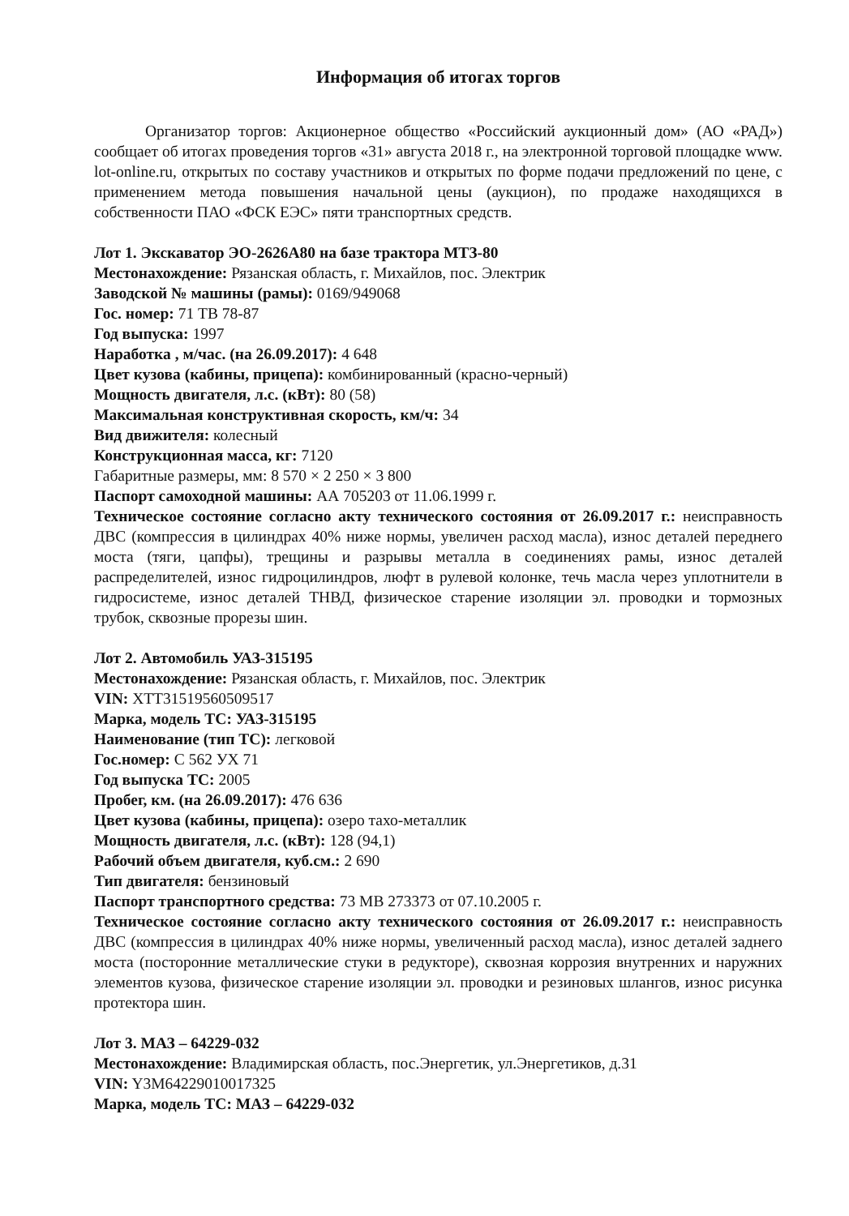Информация об итогах торгов
Организатор торгов: Акционерное общество «Российский аукционный дом» (АО «РАД») сообщает об итогах проведения торгов «31» августа 2018 г., на электронной торговой площадке www. lot-online.ru, открытых по составу участников и открытых по форме подачи предложений по цене, с применением метода повышения начальной цены (аукцион), по продаже находящихся в собственности ПАО «ФСК ЕЭС» пяти транспортных средств.
Лот 1. Экскаватор ЭО-2626А80 на базе трактора МТЗ-80
Местонахождение: Рязанская область, г. Михайлов, пос. Электрик
Заводской № машины (рамы): 0169/949068
Гос. номер: 71 ТВ 78-87
Год выпуска: 1997
Наработка , м/час. (на 26.09.2017): 4 648
Цвет кузова (кабины, прицепа): комбинированный (красно-черный)
Мощность двигателя, л.с. (кВт): 80 (58)
Максимальная конструктивная скорость, км/ч: 34
Вид движителя: колесный
Конструкционная масса, кг: 7120
Габаритные размеры, мм: 8 570 × 2 250 × 3 800
Паспорт самоходной машины: АА 705203 от 11.06.1999 г.
Техническое состояние согласно акту технического состояния от 26.09.2017 г.: неисправность ДВС (компрессия в цилиндрах 40% ниже нормы, увеличен расход масла), износ деталей переднего моста (тяги, цапфы), трещины и разрывы металла в соединениях рамы, износ деталей распределителей, износ гидроцилиндров, люфт в рулевой колонке, течь масла через уплотнители в гидросистеме, износ деталей ТНВД, физическое старение изоляции эл. проводки и тормозных трубок, сквозные прорезы шин.
Лот 2. Автомобиль УАЗ-315195
Местонахождение: Рязанская область, г. Михайлов, пос. Электрик
VIN: ХТТ31519560509517
Марка, модель ТС: УАЗ-315195
Наименование (тип ТС): легковой
Гос.номер: С 562 УХ 71
Год выпуска ТС: 2005
Пробег, км. (на 26.09.2017): 476 636
Цвет кузова (кабины, прицепа): озеро тахо-металлик
Мощность двигателя, л.с. (кВт): 128 (94,1)
Рабочий объем двигателя, куб.см.: 2 690
Тип двигателя: бензиновый
Паспорт транспортного средства: 73 МВ 273373 от 07.10.2005 г.
Техническое состояние согласно акту технического состояния от 26.09.2017 г.: неисправность ДВС (компрессия в цилиндрах 40% ниже нормы, увеличенный расход масла), износ деталей заднего моста (посторонние металлические стуки в редукторе), сквозная коррозия внутренних и наружних элементов кузова, физическое старение изоляции эл. проводки и резиновых шлангов, износ рисунка протектора шин.
Лот 3. МАЗ – 64229-032
Местонахождение: Владимирская область, пос.Энергетик, ул.Энергетиков, д.31
VIN: Y3M64229010017325
Марка, модель ТС: МАЗ – 64229-032